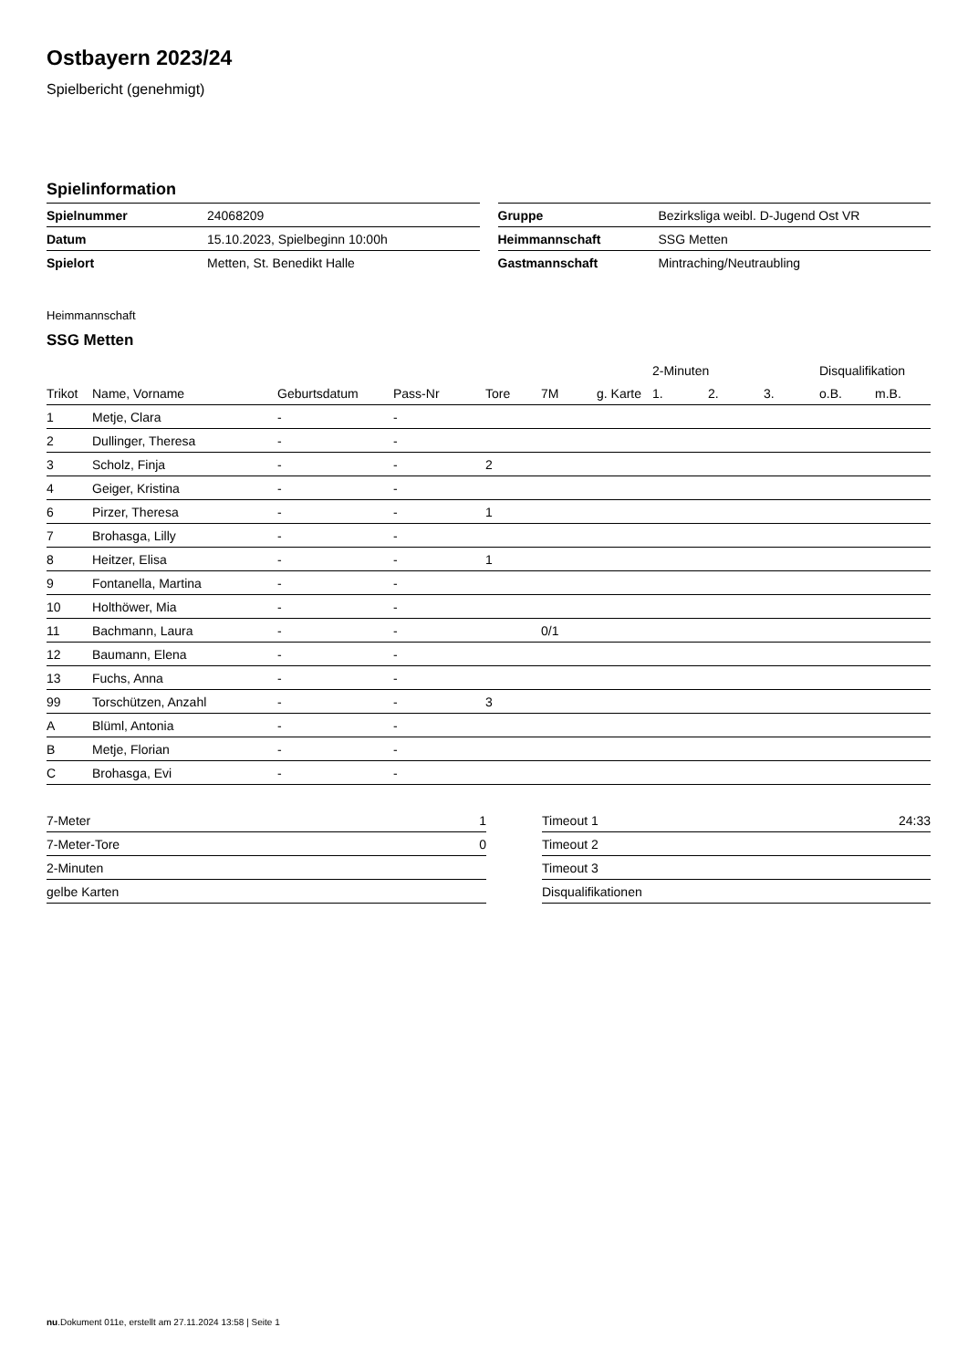Ostbayern 2023/24
Spielbericht (genehmigt)
Spielinformation
| Spielnummer | 24068209 |
| Datum | 15.10.2023, Spielbeginn 10:00h |
| Spielort | Metten, St. Benedikt Halle |
| Gruppe | Bezirksliga weibl. D-Jugend Ost VR |
| Heimmannschaft | SSG Metten |
| Gastmannschaft | Mintraching/Neutraubling |
Heimmannschaft
SSG Metten
| | | | | | | | | 2-Minuten | | | Disqualifikation | |
| --- | --- | --- | --- | --- | --- | --- | --- | --- | --- | --- | --- | --- |
| Trikot | Name, Vorname | Geburtsdatum | Pass-Nr | Tore | 7M | g. Karte | | 1. | 2. | 3. | o.B. | m.B. |
| 1 | Metje, Clara | - | - | | | | | | | | | |
| 2 | Dullinger, Theresa | - | - | | | | | | | | | |
| 3 | Scholz, Finja | - | - | 2 | | | | | | | | |
| 4 | Geiger, Kristina | - | - | | | | | | | | | |
| 6 | Pirzer, Theresa | - | - | 1 | | | | | | | | |
| 7 | Brohasga, Lilly | - | - | | | | | | | | | |
| 8 | Heitzer, Elisa | - | - | 1 | | | | | | | | |
| 9 | Fontanella, Martina | - | - | | | | | | | | | |
| 10 | Holthöwer, Mia | - | - | | | | | | | | | |
| 11 | Bachmann, Laura | - | - | | 0/1 | | | | | | | |
| 12 | Baumann, Elena | - | - | | | | | | | | | |
| 13 | Fuchs, Anna | - | - | | | | | | | | | |
| 99 | Torschützen, Anzahl | - | - | 3 | | | | | | | | |
| A | Blüml, Antonia | - | - | | | | | | | | | |
| B | Metje, Florian | - | - | | | | | | | | | |
| C | Brohasga, Evi | - | - | | | | | | | | | |
| 7-Meter | 1 |
| 7-Meter-Tore | 0 |
| 2-Minuten | |
| gelbe Karten | |
| Timeout 1 | 24:33 |
| Timeout 2 | |
| Timeout 3 | |
| Disqualifikationen | |
nu.Dokument 011e, erstellt am 27.11.2024 13:58 | Seite 1